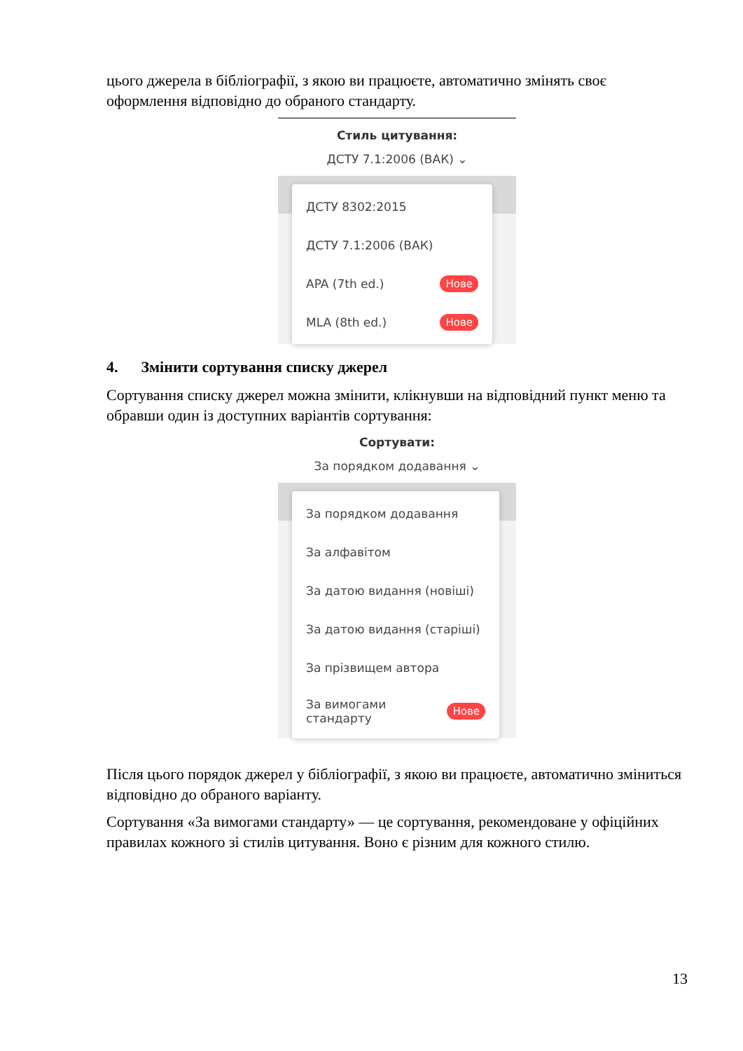цього джерела в бібліографії, з якою ви працюєте, автоматично змінять своє оформлення відповідно до обраного стандарту.
Стиль цитування:
ДСТУ 7.1:2006 (ВАК) ⌄
ДСТУ 8302:2015
ДСТУ 7.1:2006 (ВАК)
APA (7th ed.) Нове
MLA (8th ed.) Нове
4. Змінити сортування списку джерел
Сортування списку джерел можна змінити, клікнувши на відповідний пункт меню та обравши один із доступних варіантів сортування:
Сортувати:
За порядком додавання ⌄
За порядком додавання
За алфавітом
За датою видання (новіші)
За датою видання (старіші)
За прізвищем автора
За вимогами
стандарту Нове
Після цього порядок джерел у бібліографії, з якою ви працюєте, автоматично зміниться відповідно до обраного варіанту.
Сортування «За вимогами стандарту» — це сортування, рекомендоване у офіційних правилах кожного зі стилів цитування. Воно є різним для кожного стилю.
13